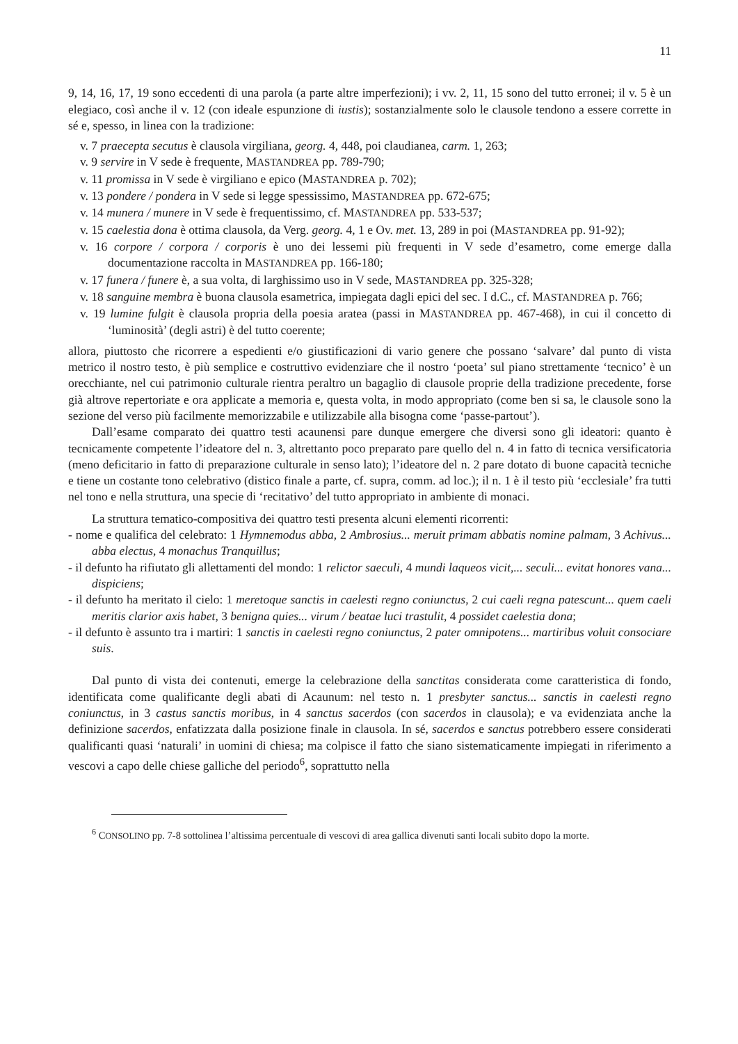11
9, 14, 16, 17, 19 sono eccedenti di una parola (a parte altre imperfezioni); i vv. 2, 11, 15 sono del tutto erronei; il v. 5 è un elegiaco, così anche il v. 12 (con ideale espunzione di iustis); sostanzialmente solo le clausole tendono a essere corrette in sé e, spesso, in linea con la tradizione:
v. 7 praecepta secutus è clausola virgiliana, georg. 4, 448, poi claudianea, carm. 1, 263;
v. 9 servire in V sede è frequente, MASTANDREA pp. 789-790;
v. 11 promissa in V sede è virgiliano e epico (MASTANDREA p. 702);
v. 13 pondere / pondera in V sede si legge spessissimo, MASTANDREA pp. 672-675;
v. 14 munera / munere in V sede è frequentissimo, cf. MASTANDREA pp. 533-537;
v. 15 caelestia dona è ottima clausola, da Verg. georg. 4, 1 e Ov. met. 13, 289 in poi (MASTANDREA pp. 91-92);
v. 16 corpore / corpora / corporis è uno dei lessemi più frequenti in V sede d’esametro, come emerge dalla documentazione raccolta in MASTANDREA pp. 166-180;
v. 17 funera / funere è, a sua volta, di larghissimo uso in V sede, MASTANDREA pp. 325-328;
v. 18 sanguine membra è buona clausola esametrica, impiegata dagli epici del sec. I d.C., cf. MASTANDREA p. 766;
v. 19 lumine fulgit è clausola propria della poesia aratea (passi in MASTANDREA pp. 467-468), in cui il concetto di ‘luminosità’ (degli astri) è del tutto coerente;
allora, piuttosto che ricorrere a espedienti e/o giustificazioni di vario genere che possano ‘salvare’ dal punto di vista metrico il nostro testo, è più semplice e costruttivo evidenziare che il nostro ‘poeta’ sul piano strettamente ‘tecnico’ è un orecchiante, nel cui patrimonio culturale rientra peraltro un bagaglio di clausole proprie della tradizione precedente, forse già altrove repertoriate e ora applicate a memoria e, questa volta, in modo appropriato (come ben si sa, le clausole sono la sezione del verso più facilmente memorizzabile e utilizzabile alla bisogna come ‘passe-partout’).
Dall’esame comparato dei quattro testi acaunensi pare dunque emergere che diversi sono gli ideatori: quanto è tecnicamente competente l’ideatore del n. 3, altrettanto poco preparato pare quello del n. 4 in fatto di tecnica versificatoria (meno deficitario in fatto di preparazione culturale in senso lato); l’ideatore del n. 2 pare dotato di buone capacità tecniche e tiene un costante tono celebrativo (distico finale a parte, cf. supra, comm. ad loc.); il n. 1 è il testo più ‘ecclesiale’ fra tutti nel tono e nella struttura, una specie di ‘recitativo’ del tutto appropriato in ambiente di monaci.
La struttura tematico-compositiva dei quattro testi presenta alcuni elementi ricorrenti:
- nome e qualifica del celebrato: 1 Hymnemodus abba, 2 Ambrosius... meruit primam abbatis nomine palmam, 3 Achivus... abba electus, 4 monachus Tranquillus;
- il defunto ha rifiutato gli allettamenti del mondo: 1 relictor saeculi, 4 mundi laqueos vicit,... seculi... evitat honores vana... dispiciens;
- il defunto ha meritato il cielo: 1 meretoque sanctis in caelesti regno coniunctus, 2 cui caeli regna patescunt... quem caeli meritis clarior axis habet, 3 benigna quies... virum / beatae luci trastulit, 4 possidet caelestia dona;
- il defunto è assunto tra i martiri: 1 sanctis in caelesti regno coniunctus, 2 pater omnipotens... martiribus voluit consociare suis.
Dal punto di vista dei contenuti, emerge la celebrazione della sanctitas considerata come caratteristica di fondo, identificata come qualificante degli abati di Acaunum: nel testo n. 1 presbyter sanctus... sanctis in caelesti regno coniunctus, in 3 castus sanctis moribus, in 4 sanctus sacerdos (con sacerdos in clausola); e va evidenziata anche la definizione sacerdos, enfatizzata dalla posizione finale in clausola. In sé, sacerdos e sanctus potrebbero essere considerati qualificanti quasi ‘naturali’ in uomini di chiesa; ma colpisce il fatto che siano sistematicamente impiegati in riferimento a vescovi a capo delle chiese galliche del periodo<sup>6</sup>, soprattutto nella
<sup>6</sup> CONSOLINO pp. 7-8 sottolinea l’altissima percentuale di vescovi di area gallica divenuti santi locali subito dopo la morte.